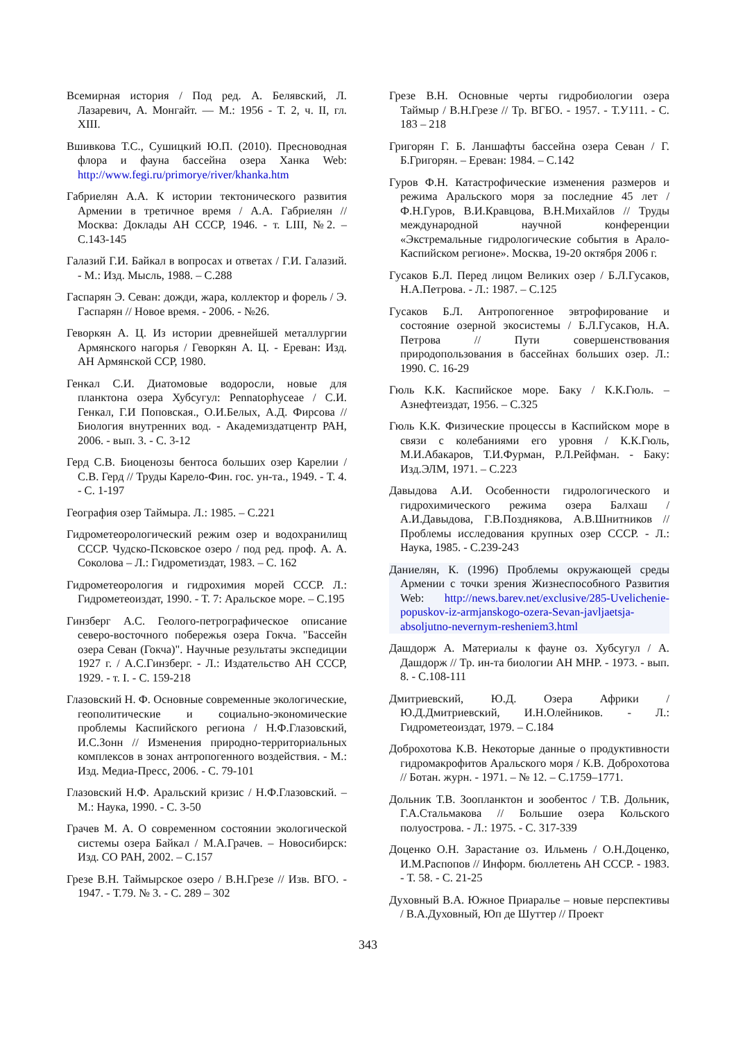Всемирная история / Под ред. А. Белявский, Л. Лазаревич, А. Монгайт. — М.: 1956 - Т. 2, ч. II, гл. XIII.
Вшивкова Т.С., Сушицкий Ю.П. (2010). Пресноводная флора и фауна бассейна озера Ханка Web: http://www.fegi.ru/primorye/river/khanka.htm
Габриелян А.А. К истории тектонического развития Армении в третичное время / А.А. Габриелян // Москва: Доклады АН СССР, 1946. - т. LIII, №2. – С.143-145
Галазий Г.И. Байкал в вопросах и ответах / Г.И. Галазий. - М.: Изд. Мысль, 1988. – С.288
Гаспарян Э. Севан: дожди, жара, коллектор и форель / Э. Гаспарян // Новое время. - 2006. - №26.
Геворкян А. Ц. Из истории древнейшей металлургии Армянского нагорья / Геворкян А. Ц. - Ереван: Изд. АН Армянской ССР, 1980.
Генкал С.И. Диатомовые водоросли, новые для планктона озера Хубсугул: Pennatophyceae / С.И. Генкал, Г.И Поповская., О.И.Белых, А.Д. Фирсова // Биология внутренних вод. - Академиздатцентр РАН, 2006. - вып. 3. - С. 3-12
Герд С.В. Биоценозы бентоса больших озер Карелии / С.В. Герд // Труды Карело-Фин. гос. ун-та., 1949. - Т. 4. - С. 1-197
География озер Таймыра. Л.: 1985. – С.221
Гидрометеорологический режим озер и водохранилищ СССР. Чудско-Псковское озеро / под ред. проф. А. А. Соколова – Л.: Гидрометиздат, 1983. – С. 162
Гидрометеорология и гидрохимия морей СССР. Л.: Гидрометеоиздат, 1990. - Т. 7: Аральское море. – С.195
Гинзберг А.С. Геолого-петрографическое описание северо-восточного побережья озера Гокча. "Бассейн озера Севан (Гокча)". Научные результаты экспедиции 1927 г. / А.С.Гинзберг. - Л.: Издательство АН СССР, 1929. - т. I. - С. 159-218
Глазовский Н. Ф. Основные современные экологические, геополитические и социально-экономические проблемы Каспийского региона / Н.Ф.Глазовский, И.С.Зонн // Изменения природно-территориальных комплексов в зонах антропогенного воздействия. - М.: Изд. Медиа-Пресс, 2006. - С. 79-101
Глазовский Н.Ф. Аральский кризис / Н.Ф.Глазовский. – М.: Наука, 1990. - С. 3-50
Грачев М. А. О современном состоянии экологической системы озера Байкал / М.А.Грачев. – Новосибирск: Изд. СО РАН, 2002. – С.157
Грезе В.Н. Таймырское озеро / В.Н.Грезе // Изв. ВГО. - 1947. - Т.79. № 3. - С. 289 – 302
Грезе В.Н. Основные черты гидробиологии озера Таймыр / В.Н.Грезе // Тр. ВГБО. - 1957. - Т.У111. - С. 183 – 218
Григорян Г. Б. Ланшафты бассейна озера Севан / Г. Б.Григорян. – Ереван: 1984. – С.142
Гуров Ф.Н. Катастрофические изменения размеров и режима Аральского моря за последние 45 лет / Ф.Н.Гуров, В.И.Кравцова, В.Н.Михайлов // Труды международной научной конференции «Экстремальные гидрологические события в Арало-Каспийском регионе». Москва, 19-20 октября 2006 г.
Гусаков Б.Л. Перед лицом Великих озер / Б.Л.Гусаков, Н.А.Петрова. - Л.: 1987. – С.125
Гусаков Б.Л. Антропогенное эвтрофирование и состояние озерной экосистемы / Б.Л.Гусаков, Н.А. Петрова // Пути совершенствования природопользования в бассейнах больших озер. Л.: 1990. С. 16-29
Гюль К.К. Каспийское море. Баку / К.К.Гюль. – Азнефтеиздат, 1956. – С.325
Гюль К.К. Физические процессы в Каспийском море в связи с колебаниями его уровня / К.К.Гюль, М.И.Абакаров, Т.И.Фурман, Р.Л.Рейфман. - Баку: Изд.ЭЛМ, 1971. – С.223
Давыдова А.И. Особенности гидрологического и гидрохимического режима озера Балхаш / А.И.Давыдова, Г.В.Позднякова, А.В.Шнитников // Проблемы исследования крупных озер СССР. - Л.: Наука, 1985. - С.239-243
Даниелян, К. (1996) Проблемы окружающей среды Армении с точки зрения Жизнеспособного Развития Web: http://news.barev.net/exclusive/285-Uvelichenie-popuskov-iz-armjanskogo-ozera-Sevan-javljaetsja-absoljutno-nevernym-resheniem3.html
Дашдорж А. Материалы к фауне оз. Хубсугул / А. Дашдорж // Тр. ин-та биологии АН МНР. - 1973. - вып. 8. - С.108-111
Дмитриевский, Ю.Д. Озера Африки / Ю.Д.Дмитриевский, И.Н.Олейников. - Л.: Гидрометеоиздат, 1979. – С.184
Доброхотова К.В. Некоторые данные о продуктивности гидромакрофитов Аральского моря / К.В. Доброхотова // Ботан. журн. - 1971. – № 12. – С.1759–1771.
Дольник Т.В. Зоопланктон и зообентос / Т.В. Дольник, Г.А.Стальмакова // Большие озера Кольского полуострова. - Л.: 1975. - С. 317-339
Доценко О.Н. Зарастание оз. Ильмень / О.Н.Доценко, И.М.Распопов // Информ. бюллетень АН СССР. - 1983. - Т. 58. - С. 21-25
Духовный В.А. Южное Приаралье – новые перспективы / В.А.Духовный, Юп де Шуттер // Проект
343